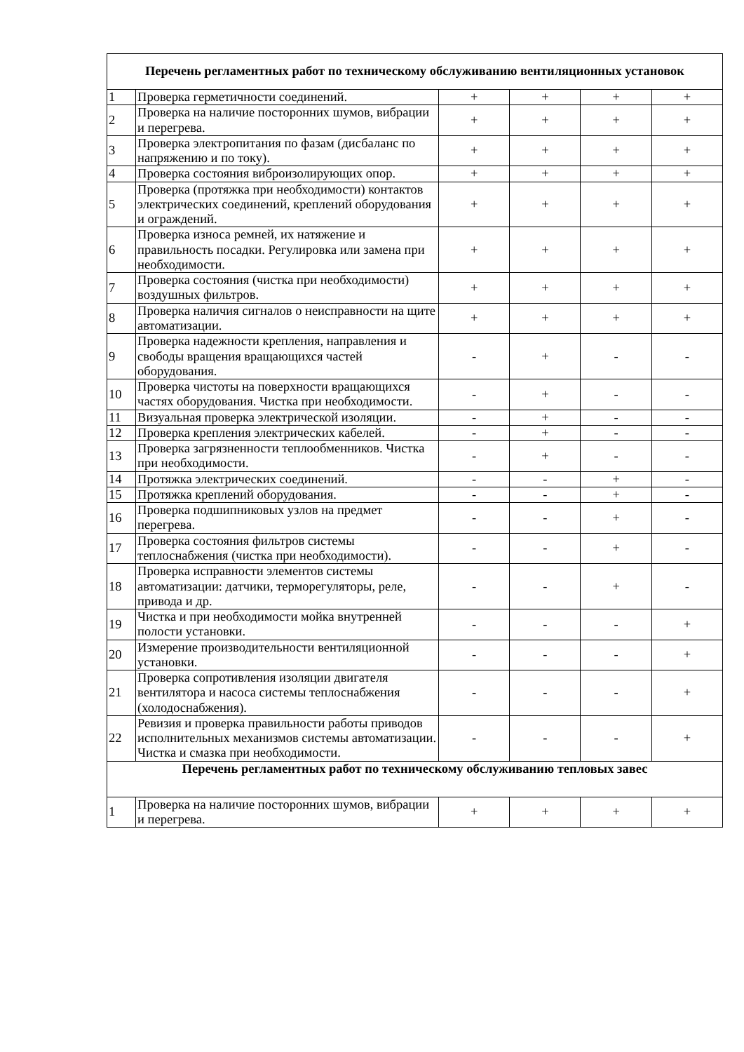| Перечень регламентных работ по техническому обслуживанию вентиляционных установок | | | | | |
| --- | --- | --- | --- | --- | --- |
| 1 | Проверка герметичности соединений. | + | + | + | + |
| 2 | Проверка на наличие посторонних шумов, вибрации и перегрева. | + | + | + | + |
| 3 | Проверка электропитания по фазам (дисбаланс по напряжению и по току). | + | + | + | + |
| 4 | Проверка состояния виброизолирующих опор. | + | + | + | + |
| 5 | Проверка (протяжка при необходимости) контактов электрических соединений, креплений оборудования и ограждений. | + | + | + | + |
| 6 | Проверка износа ремней, их натяжение и правильность посадки. Регулировка или замена при необходимости. | + | + | + | + |
| 7 | Проверка состояния (чистка при необходимости) воздушных фильтров. | + | + | + | + |
| 8 | Проверка наличия сигналов о неисправности на щите автоматизации. | + | + | + | + |
| 9 | Проверка надежности крепления, направления и свободы вращения вращающихся частей оборудования. | - | + | - | - |
| 10 | Проверка чистоты на поверхности вращающихся частях оборудования. Чистка при необходимости. | - | + | - | - |
| 11 | Визуальная проверка электрической изоляции. | - | + | - | - |
| 12 | Проверка крепления электрических кабелей. | - | + | - | - |
| 13 | Проверка загрязненности теплообменников. Чистка при необходимости. | - | + | - | - |
| 14 | Протяжка электрических соединений. | - | - | + | - |
| 15 | Протяжка креплений оборудования. | - | - | + | - |
| 16 | Проверка подшипниковых узлов на предмет перегрева. | - | - | + | - |
| 17 | Проверка состояния фильтров системы теплоснабжения (чистка при необходимости). | - | - | + | - |
| 18 | Проверка исправности элементов системы автоматизации: датчики, терморегуляторы, реле, привода и др. | - | - | + | - |
| 19 | Чистка и при необходимости мойка внутренней полости установки. | - | - | - | + |
| 20 | Измерение производительности вентиляционной установки. | - | - | - | + |
| 21 | Проверка сопротивления изоляции двигателя вентилятора и насоса системы теплоснабжения (холодоснабжения). | - | - | - | + |
| 22 | Ревизия и проверка правильности работы приводов исполнительных механизмов системы автоматизации. Чистка и смазка при необходимости. | - | - | - | + |
| Перечень регламентных работ по техническому обслуживанию тепловых завес | | | | | |
| 1 | Проверка на наличие посторонних шумов, вибрации и перегрева. | + | + | + | + |